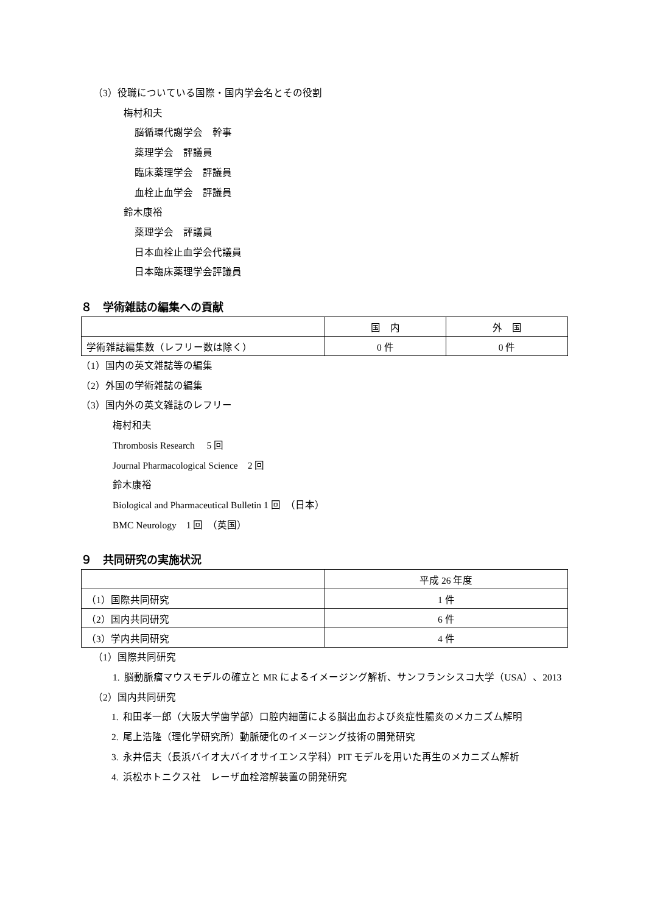（3）役職についている国際・国内学会名とその役割
梅村和夫
脳循環代謝学会　幹事
薬理学会　評議員
臨床薬理学会　評議員
血栓止血学会　評議員
鈴木康裕
薬理学会　評議員
日本血栓止血学会代議員
日本臨床薬理学会評議員
８　学術雑誌の編集への貢献
| | 国 内 | 外 国 |
| --- | --- | --- |
| 学術雑誌編集数（レフリー数は除く） | 0 件 | 0 件 |
（1）国内の英文雑誌等の編集
（2）外国の学術雑誌の編集
（3）国内外の英文雑誌のレフリー
梅村和夫
Thrombosis Research　 5 回
Journal Pharmacological Science　2 回
鈴木康裕
Biological and Pharmaceutical Bulletin 1 回　（日本）
BMC Neurology　1 回　（英国）
９　共同研究の実施状況
| | 平成 26 年度 |
| --- | --- |
| （1）国際共同研究 | 1 件 |
| （2）国内共同研究 | 6 件 |
| （3）学内共同研究 | 4 件 |
（1）国際共同研究
1. 脳動脈瘤マウスモデルの確立と MR によるイメージング解析、サンフランシスコ大学（USA）、2013
（2）国内共同研究
1. 和田孝一郎（大阪大学歯学部）口腔内細菌による脳出血および炎症性腸炎のメカニズム解明
2. 尾上浩隆（理化学研究所）動脈硬化のイメージング技術の開発研究
3. 永井信夫（長浜バイオ大バイオサイエンス学科）PIT モデルを用いた再生のメカニズム解析
4. 浜松ホトニクス社　レーザ血栓溶解装置の開発研究